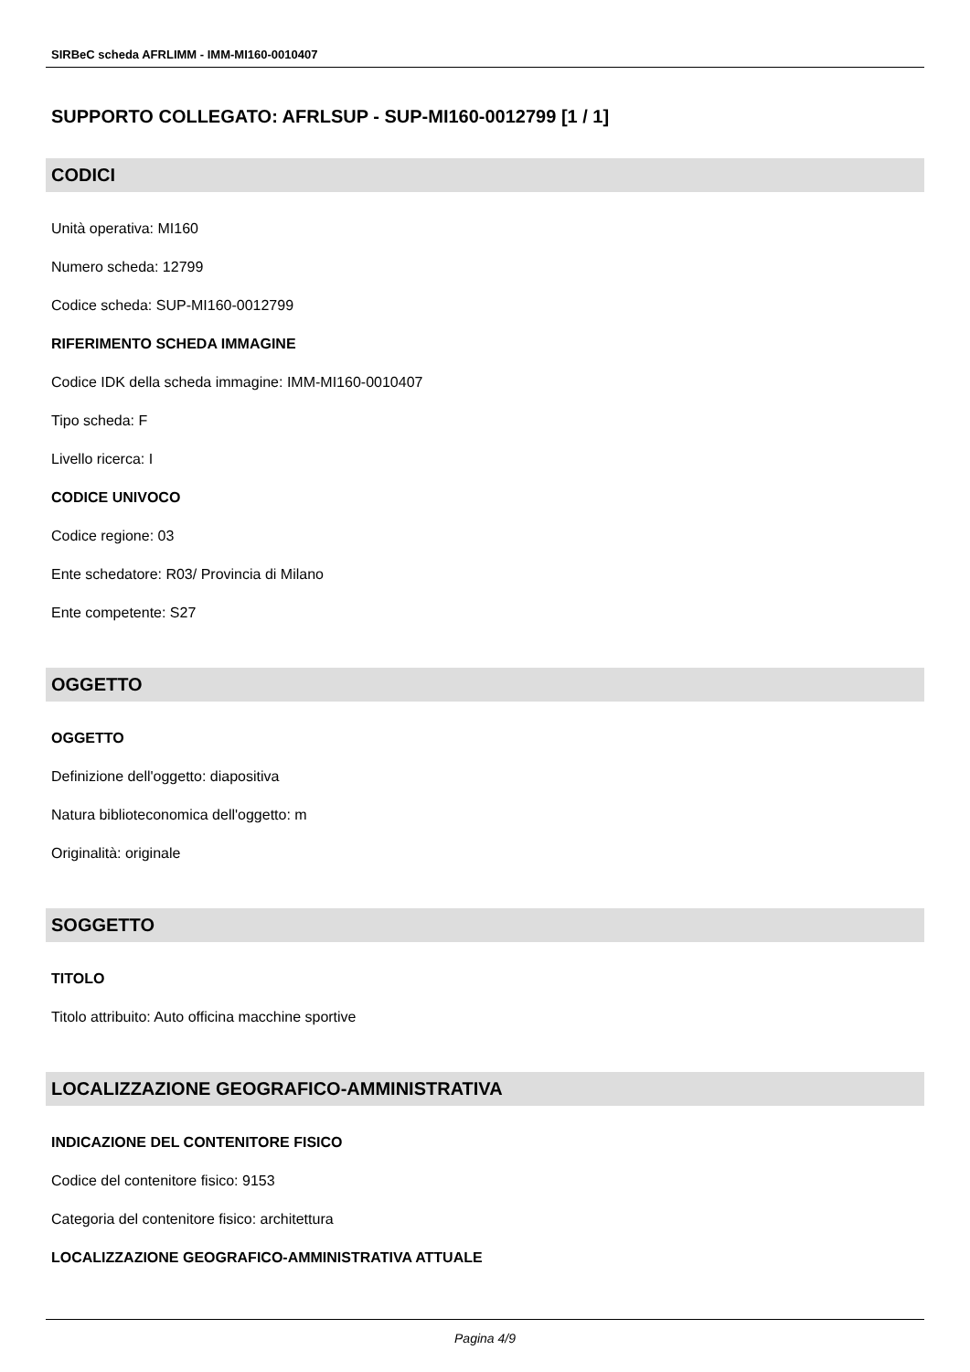SIRBeC scheda AFRLIMM - IMM-MI160-0010407
SUPPORTO COLLEGATO: AFRLSUP - SUP-MI160-0012799 [1 / 1]
CODICI
Unità operativa: MI160
Numero scheda: 12799
Codice scheda: SUP-MI160-0012799
RIFERIMENTO SCHEDA IMMAGINE
Codice IDK della scheda immagine: IMM-MI160-0010407
Tipo scheda: F
Livello ricerca: I
CODICE UNIVOCO
Codice regione: 03
Ente schedatore: R03/ Provincia di Milano
Ente competente: S27
OGGETTO
OGGETTO
Definizione dell'oggetto: diapositiva
Natura biblioteconomica dell'oggetto: m
Originalità: originale
SOGGETTO
TITOLO
Titolo attribuito: Auto officina macchine sportive
LOCALIZZAZIONE GEOGRAFICO-AMMINISTRATIVA
INDICAZIONE DEL CONTENITORE FISICO
Codice del contenitore fisico: 9153
Categoria del contenitore fisico: architettura
LOCALIZZAZIONE GEOGRAFICO-AMMINISTRATIVA ATTUALE
Pagina 4/9